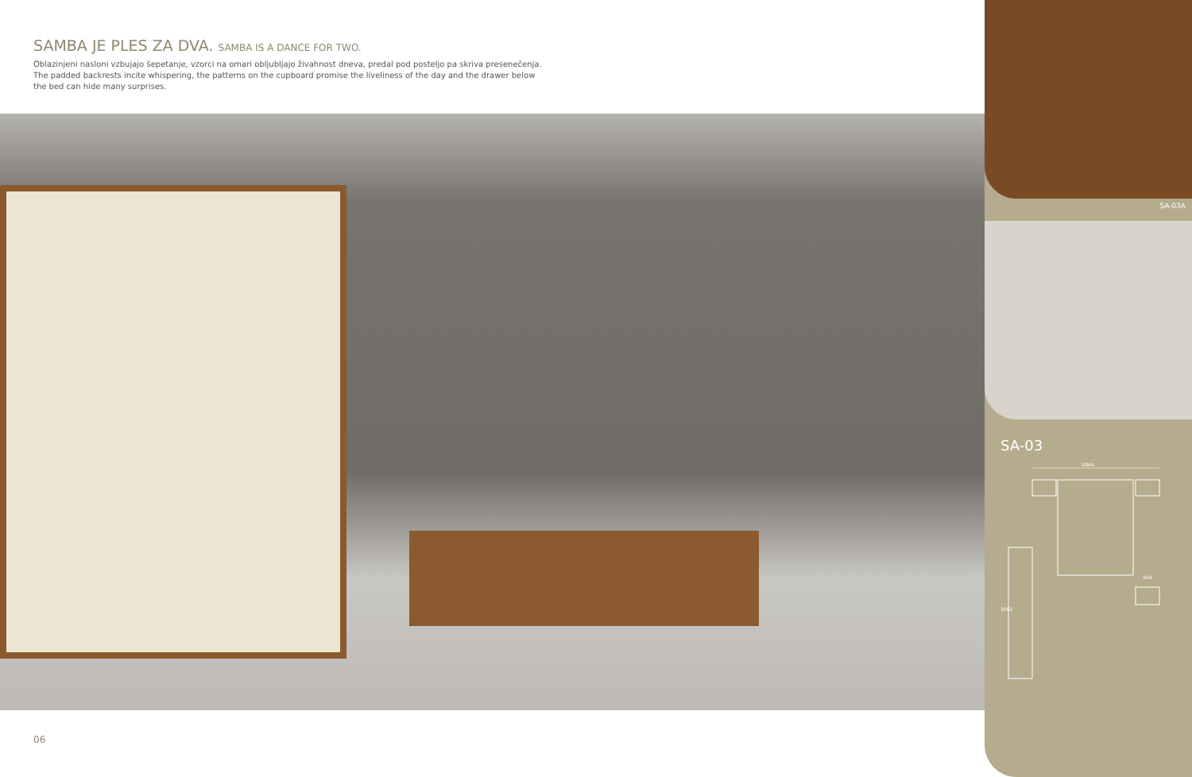SAMBA JE PLES ZA DVA. SAMBA IS A DANCE FOR TWO.
Oblazinjeni nasloni vzbujajo šepetanje, vzorci na omari obljubljajo živahnost dneva, predal pod posteljo pa skriva presenečenja.
The padded backrests incite whispering, the patterns on the cupboard promise the liveliness of the day and the drawer below
the bed can hide many surprises.
06
SA-03A
SA-03
2844
3092
554